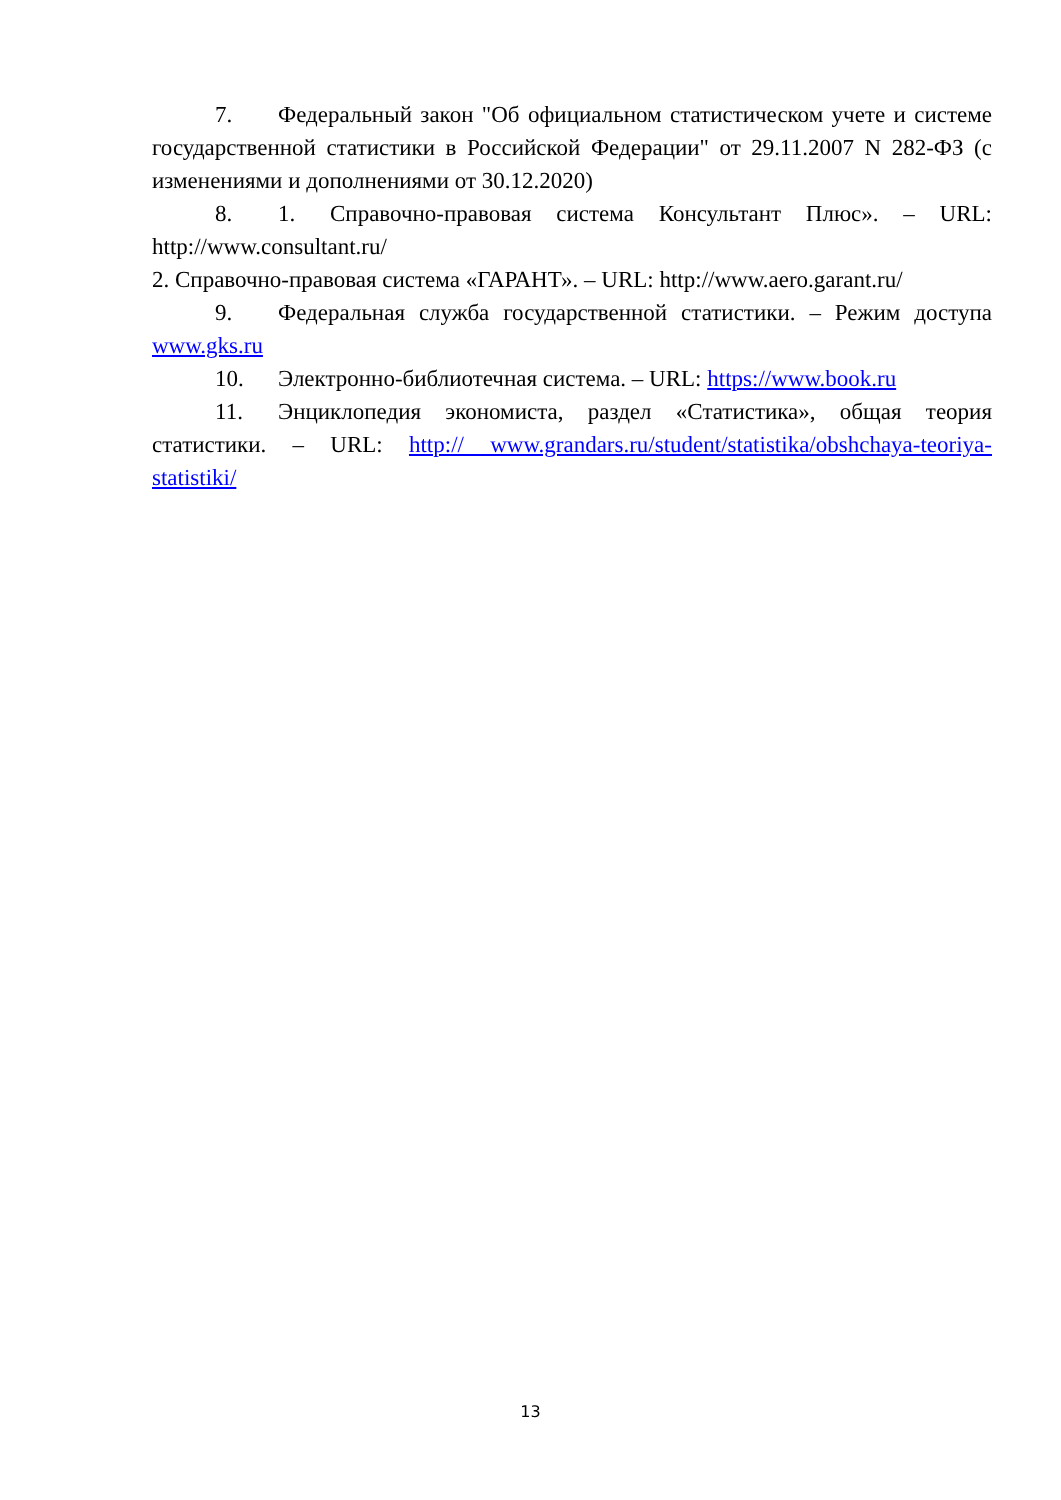7. Федеральный закон "Об официальном статистическом учете и системе государственной статистики в Российской Федерации" от 29.11.2007 N 282-ФЗ (с изменениями и дополнениями от 30.12.2020)
8. 1. Справочно-правовая система Консультант Плюс». – URL: http://www.consultant.ru/
2. Справочно-правовая система «ГАРАНТ». – URL: http://www.aero.garant.ru/
9. Федеральная служба государственной статистики. – Режим доступа www.gks.ru
10. Электронно-библиотечная система. – URL: https://www.book.ru
11. Энциклопедия экономиста, раздел «Статистика», общая теория статистики. – URL: http:// www.grandars.ru/student/statistika/obshchaya-teoriya-statistiki/
13